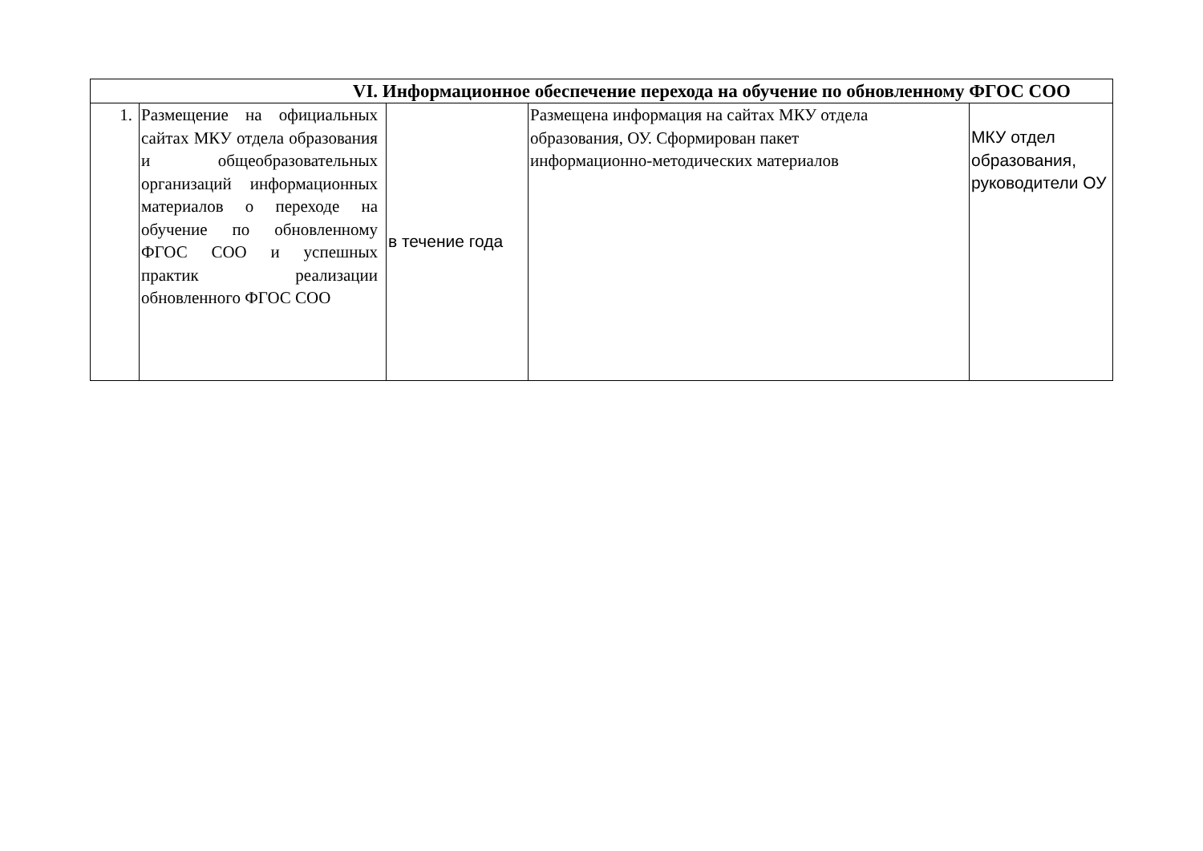| VI. Информационное обеспечение перехода на обучение по обновленному ФГОС СОО | | | | |
| 1. | Размещение на официальных сайтах МКУ отдела образования и общеобразовательных организаций информационных материалов о переходе на обучение по обновленному ФГОС СОО и успешных практик реализации обновленного ФГОС СОО | в течение года | Размещена информация на сайтах МКУ отдела образования, ОУ. Сформирован пакет информационно-методических материалов | МКУ отдел образования, руководители ОУ |